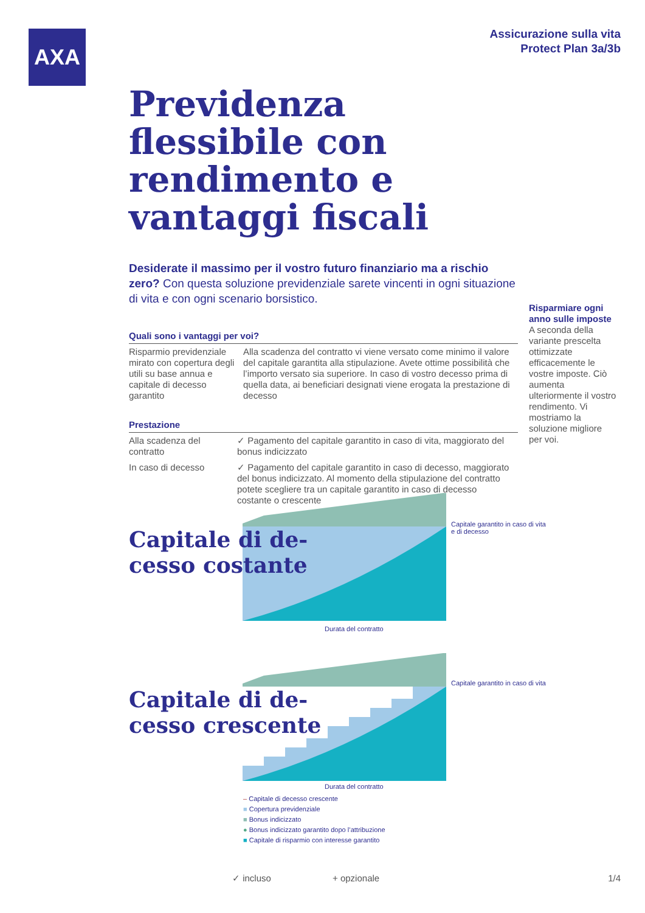AXA
Assicurazione sulla vita
Protect Plan 3a/3b
Previdenza flessibile con rendimento e vantaggi fiscali
Desiderate il massimo per il vostro futuro finanziario ma a rischio zero? Con questa soluzione previdenziale sarete vincenti in ogni situazione di vita e con ogni scenario borsistico.
Quali sono i vantaggi per voi?
| Risparmio previdenziale mirato con copertura degli utili su base annua e capitale di decesso garantito | Alla scadenza del contratto vi viene versato come minimo il valore del capitale garantita alla stipulazione. Avete ottime possibilità che l’importo versato sia superiore. In caso di vostro decesso prima di quella data, ai beneficiari designati viene erogata la prestazione di decesso |
Prestazione
| Alla scadenza del contratto | ✓ Pagamento del capitale garantito in caso di vita, maggiorato del bonus indicizzato |
| In caso di decesso | ✓ Pagamento del capitale garantito in caso di decesso, maggiorato del bonus indicizzato. Al momento della stipulazione del contratto potete scegliere tra un capitale garantito in caso di decesso costante o crescente |
Risparmiare ogni anno sulle imposte
A seconda della variante prescelta ottimizzate efficacemente le vostre imposte. Ciò aumenta ulteriormente il vostro rendimento. Vi mostriamo la soluzione migliore per voi.
Capitale di de-
cesso costante
Capitale garantito in caso di vita
e di decesso
Durata del contratto
Capitale di de-
cesso crescente
Capitale garantito in caso di vita
Durata del contratto
– Capitale di decesso crescente
■ Copertura previdenziale
■ Bonus indicizzato
● Bonus indicizzato garantito dopo l’attribuzione
■ Capitale di risparmio con interesse garantito
✓ incluso + opzionale 1/4